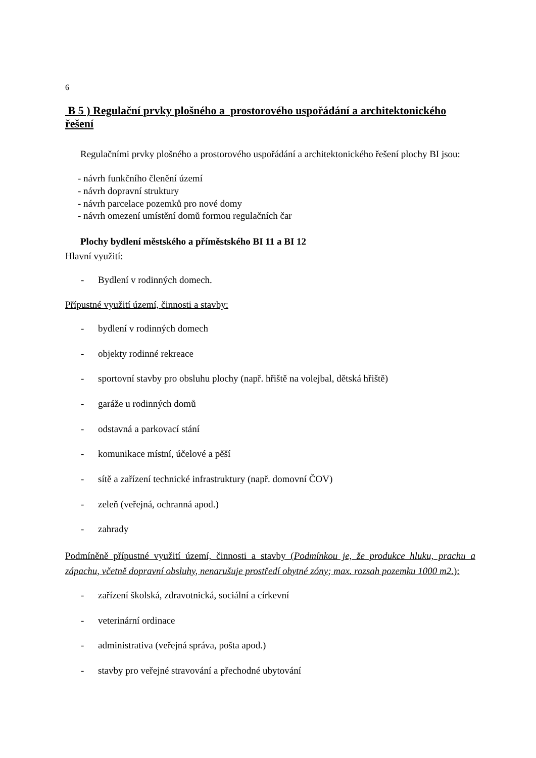6
B 5 ) Regulační prvky plošného a prostorového uspořádání a architektonického řešení
Regulačními prvky plošného a prostorového uspořádání a architektonického řešení plochy BI jsou:
- návrh funkčního členění území
- návrh dopravní struktury
- návrh parcelace pozemků pro nové domy
- návrh omezení umístění domů formou regulačních čar
Plochy bydlení městského a příměstského BI 11 a BI 12
Hlavní využití:
- Bydlení v rodinných domech.
Přípustné využití území, činnosti a stavby:
- bydlení v rodinných domech
- objekty rodinné rekreace
- sportovní stavby pro obsluhu plochy (např. hřiště na volejbal, dětská hřiště)
- garáže u rodinných domů
- odstavná a parkovací stání
- komunikace místní, účelové a pěší
- sítě a zařízení technické infrastruktury (např. domovní ČOV)
- zeleň (veřejná, ochranná apod.)
- zahrady
Podmíněně přípustné využití území, činnosti a stavby (Podmínkou je, že produkce hluku, prachu a zápachu, včetně dopravní obsluhy, nenarušuje prostředí obytné zóny; max. rozsah pozemku 1000 m2.):
- zařízení školská, zdravotnická, sociální a církevní
- veterinární ordinace
- administrativa (veřejná správa, pošta apod.)
- stavby pro veřejné stravování a přechodné ubytování